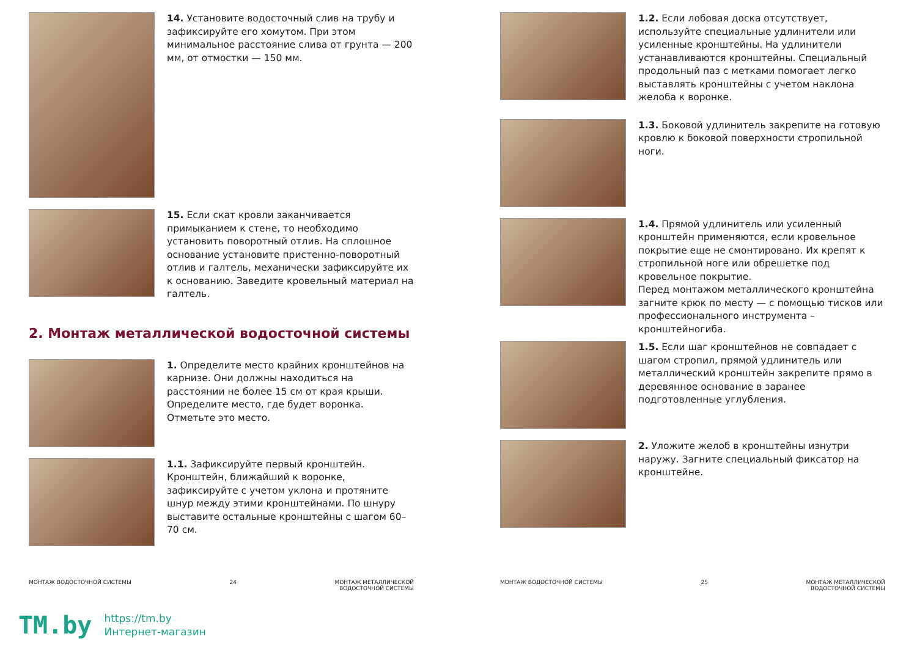14. Установите водосточный слив на трубу и зафиксируйте его хомутом. При этом минимальное расстояние слива от грунта — 200 мм, от отмостки — 150 мм.
15. Если скат кровли заканчивается примыканием к стене, то необходимо установить поворотный отлив. На сплошное основание установите пристенно-поворотный отлив и галтель, механически зафиксируйте их к основанию. Заведите кровельный материал на галтель.
2. Монтаж металлической водосточной системы
1. Определите место крайних кронштейнов на карнизе. Они должны находиться на расстоянии не более 15 см от края крыши. Определите место, где будет воронка. Отметьте это место.
1.1. Зафиксируйте первый кронштейн. Кронштейн, ближайший к воронке, зафиксируйте с учетом уклона и протяните шнур между этими кронштейнами. По шнуру выставите остальные кронштейны с шагом 60–70 см.
МОНТАЖ ВОДОСТОЧНОЙ СИСТЕМЫ 24 МОНТАЖ МЕТАЛЛИЧЕСКОЙ
ВОДОСТОЧНОЙ СИСТЕМЫ
1.2. Если лобовая доска отсутствует, используйте специальные удлинители или усиленные кронштейны. На удлинители устанавливаются кронштейны. Специальный продольный паз с метками помогает легко выставлять кронштейны с учетом наклона желоба к воронке.
1.3. Боковой удлинитель закрепите на готовую кровлю к боковой поверхности стропильной ноги.
1.4. Прямой удлинитель или усиленный кронштейн применяются, если кровельное покрытие еще не смонтировано. Их крепят к стропильной ноге или обрешетке под кровельное покрытие.
Перед монтажом металлического кронштейна загните крюк по месту — с помощью тисков или профессионального инструмента – кронштейногиба.
1.5. Если шаг кронштейнов не совпадает с шагом стропил, прямой удлинитель или металлический кронштейн закрепите прямо в деревянное основание в заранее подготовленные углубления.
2. Уложите желоб в кронштейны изнутри наружу. Загните специальный фиксатор на кронштейне.
МОНТАЖ ВОДОСТОЧНОЙ СИСТЕМЫ 25 МОНТАЖ МЕТАЛЛИЧЕСКОЙ
ВОДОСТОЧНОЙ СИСТЕМЫ
TM.by
https://tm.by
Интернет-магазин